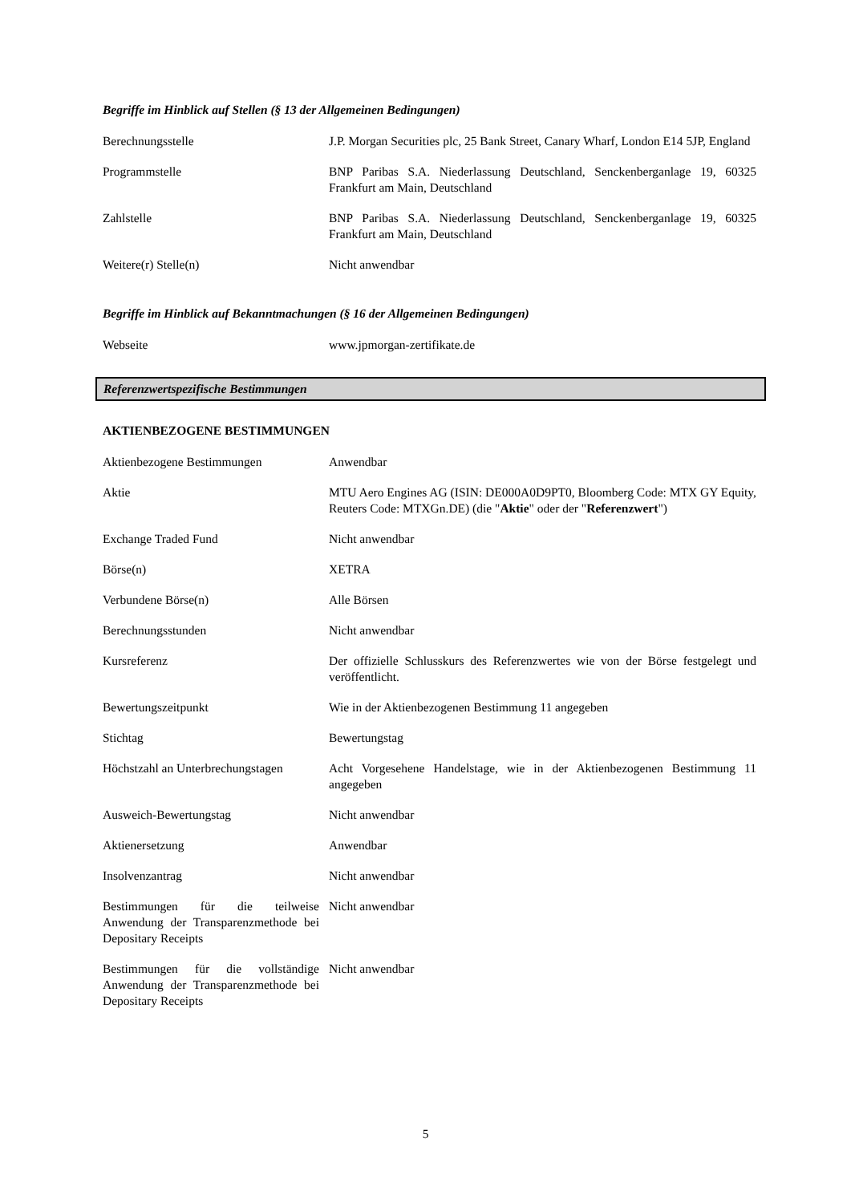Begriffe im Hinblick auf Stellen (§ 13 der Allgemeinen Bedingungen)
| Berechnungsstelle | J.P. Morgan Securities plc, 25 Bank Street, Canary Wharf, London E14 5JP, England |
| Programmstelle | BNP Paribas S.A. Niederlassung Deutschland, Senckenberganlage 19, 60325 Frankfurt am Main, Deutschland |
| Zahlstelle | BNP Paribas S.A. Niederlassung Deutschland, Senckenberganlage 19, 60325 Frankfurt am Main, Deutschland |
| Weitere(r) Stelle(n) | Nicht anwendbar |
Begriffe im Hinblick auf Bekanntmachungen (§ 16 der Allgemeinen Bedingungen)
| Webseite | www.jpmorgan-zertifikate.de |
Referenzwertspezifische Bestimmungen
AKTIENBEZOGENE BESTIMMUNGEN
| Aktienbezogene Bestimmungen | Anwendbar |
| Aktie | MTU Aero Engines AG (ISIN: DE000A0D9PT0, Bloomberg Code: MTX GY Equity, Reuters Code: MTXGn.DE) (die " Aktie " oder der " Referenzwert ") |
| Exchange Traded Fund | Nicht anwendbar |
| Börse(n) | XETRA |
| Verbundene Börse(n) | Alle Börsen |
| Berechnungsstunden | Nicht anwendbar |
| Kursreferenz | Der offizielle Schlusskurs des Referenzwertes wie von der Börse festgelegt und veröffentlicht. |
| Bewertungszeitpunkt | Wie in der Aktienbezogenen Bestimmung 11 angegeben |
| Stichtag | Bewertungstag |
| Höchstzahl an Unterbrechungstagen | Acht Vorgesehene Handelstage, wie in der Aktienbezogenen Bestimmung 11 angegeben |
| Ausweich-Bewertungstag | Nicht anwendbar |
| Aktienersetzung | Anwendbar |
| Insolvenzantrag | Nicht anwendbar |
| Bestimmungen für die teilweise Anwendung der Transparenzmethode bei Depositary Receipts | Nicht anwendbar |
| Bestimmungen für die vollständige Anwendung der Transparenzmethode bei Depositary Receipts | Nicht anwendbar |
5